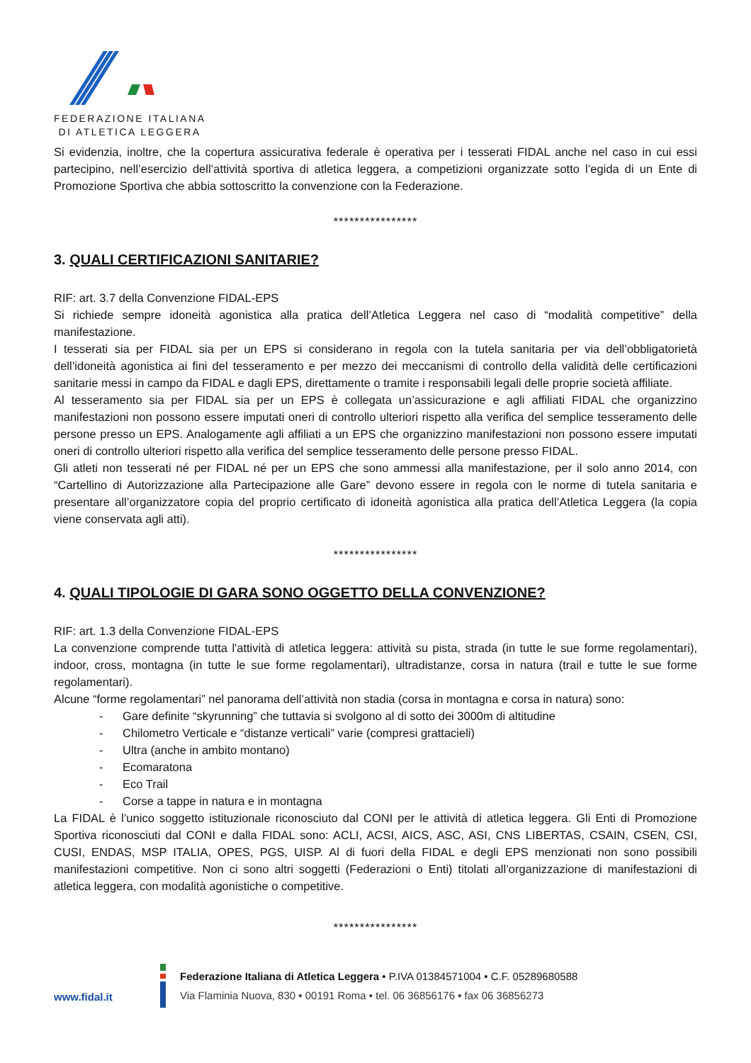FEDERAZIONE ITALIANA
DI ATLETICA LEGGERA
Si evidenzia, inoltre, che la copertura assicurativa federale è operativa per i tesserati FIDAL anche nel caso in cui essi partecipino, nell’esercizio dell’attività sportiva di atletica leggera, a competizioni organizzate sotto l’egida di un Ente di Promozione Sportiva che abbia sottoscritto la convenzione con la Federazione.
****************
3. QUALI CERTIFICAZIONI SANITARIE?
RIF: art. 3.7 della Convenzione FIDAL-EPS
Si richiede sempre idoneità agonistica alla pratica dell’Atletica Leggera nel caso di “modalità competitive” della manifestazione.
I tesserati sia per FIDAL sia per un EPS si considerano in regola con la tutela sanitaria per via dell’obbligatorietà dell’idoneità agonistica ai fini del tesseramento e per mezzo dei meccanismi di controllo della validità delle certificazioni sanitarie messi in campo da FIDAL e dagli EPS, direttamente o tramite i responsabili legali delle proprie società affiliate.
Al tesseramento sia per FIDAL sia per un EPS è collegata un’assicurazione e agli affiliati FIDAL che organizzino manifestazioni non possono essere imputati oneri di controllo ulteriori rispetto alla verifica del semplice tesseramento delle persone presso un EPS. Analogamente agli affiliati a un EPS che organizzino manifestazioni non possono essere imputati oneri di controllo ulteriori rispetto alla verifica del semplice tesseramento delle persone presso FIDAL.
Gli atleti non tesserati né per FIDAL né per un EPS che sono ammessi alla manifestazione, per il solo anno 2014, con “Cartellino di Autorizzazione alla Partecipazione alle Gare” devono essere in regola con le norme di tutela sanitaria e presentare all’organizzatore copia del proprio certificato di idoneità agonistica alla pratica dell’Atletica Leggera (la copia viene conservata agli atti).
****************
4. QUALI TIPOLOGIE DI GARA SONO OGGETTO DELLA CONVENZIONE?
RIF: art. 1.3 della Convenzione FIDAL-EPS
La convenzione comprende tutta l'attività di atletica leggera: attività su pista, strada (in tutte le sue forme regolamentari), indoor, cross, montagna (in tutte le sue forme regolamentari), ultradistanze, corsa in natura (trail e tutte le sue forme regolamentari).
Alcune “forme regolamentari” nel panorama dell’attività non stadia (corsa in montagna e corsa in natura) sono:
- Gare definite “skyrunning” che tuttavia si svolgono al di sotto dei 3000m di altitudine
- Chilometro Verticale e “distanze verticali” varie (compresi grattacieli)
- Ultra (anche in ambito montano)
- Ecomaratona
- Eco Trail
- Corse a tappe in natura e in montagna
La FIDAL è l’unico soggetto istituzionale riconosciuto dal CONI per le attività di atletica leggera. Gli Enti di Promozione Sportiva riconosciuti dal CONI e dalla FIDAL sono: ACLI, ACSI, AICS, ASC, ASI, CNS LIBERTAS, CSAIN, CSEN, CSI, CUSI, ENDAS, MSP ITALIA, OPES, PGS, UISP. Al di fuori della FIDAL e degli EPS menzionati non sono possibili manifestazioni competitive. Non ci sono altri soggetti (Federazioni o Enti) titolati all’organizzazione di manifestazioni di atletica leggera, con modalità agonistiche o competitive.
****************
www.fidal.it
Federazione Italiana di Atletica Leggera • P.IVA 01384571004 • C.F. 05289680588
Via Flaminia Nuova, 830 • 00191 Roma • tel. 06 36856176 • fax 06 36856273